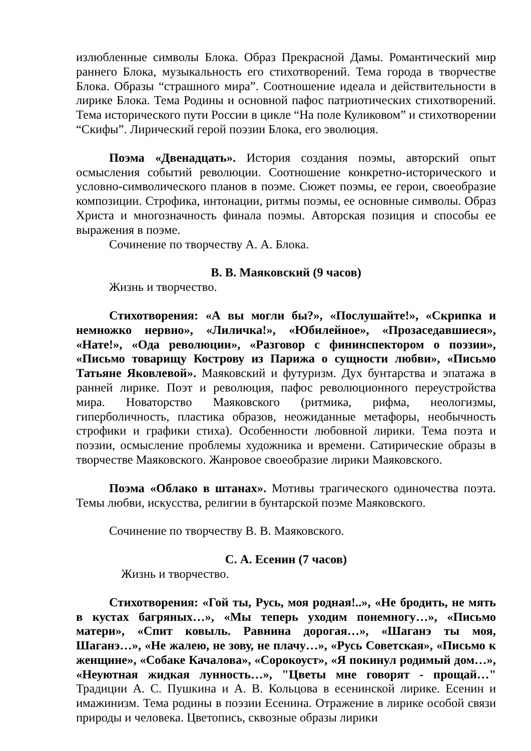излюбленные символы Блока. Образ Прекрасной Дамы. Романтический мир раннего Блока, музыкальность его стихотворений. Тема города в творчестве Блока. Образы “страшного мира”. Соотношение идеала и действительности в лирике Блока. Тема Родины и основной пафос патриотических стихотворений. Тема исторического пути России в цикле “На поле Куликовом” и стихотворении “Скифы”. Лирический герой поэзии Блока, его эволюция.
Поэма «Двенадцать». История создания поэмы, авторский опыт осмысления событий революции. Соотношение конкретно-исторического и условно-символического планов в поэме. Сюжет поэмы, ее герои, своеобразие композиции. Строфика, интонации, ритмы поэмы, ее основные символы. Образ Христа и многозначность финала поэмы. Авторская позиция и способы ее выражения в поэме.
Сочинение по творчеству А. А. Блока.
В. В. Маяковский (9 часов)
Жизнь и творчество.
Стихотворения: «А вы могли бы?», «Послушайте!», «Скрипка и немножко нервно», «Лиличка!», «Юбилейное», «Прозаседавшиеся», «Нате!», «Ода революции», «Разговор с фининспектором о поэзии», «Письмо товарищу Кострову из Парижа о сущности любви», «Письмо Татьяне Яковлевой». Маяковский и футуризм. Дух бунтарства и эпатажа в ранней лирике. Поэт и революция, пафос революционного переустройства мира. Новаторство Маяковского (ритмика, рифма, неологизмы, гиперболичность, пластика образов, неожиданные метафоры, необычность строфики и графики стиха). Особенности любовной лирики. Тема поэта и поэзии, осмысление проблемы художника и времени. Сатирические образы в творчестве Маяковского. Жанровое своеобразие лирики Маяковского.
Поэма «Облако в штанах». Мотивы трагического одиночества поэта. Темы любви, искусства, религии в бунтарской поэме Маяковского.
Сочинение по творчеству В. В. Маяковского.
С. А. Есенин (7 часов)
Жизнь и творчество.
Стихотворения: «Гой ты, Русь, моя родная!..», «Не бродить, не мять в кустах багряных…», «Мы теперь уходим понемногу…», «Письмо матери», «Спит ковыль. Равнина дорогая…», «Шаганэ ты моя, Шаганэ…», «Не жалею, не зову, не плачу…», «Русь Советская», «Письмо к женщине», «Собаке Качалова», «Сорокоуст», «Я покинул родимый дом…», «Неуютная жидкая лунность…», "Цветы мне говорят - прощай…" Традиции А. С. Пушкина и А. В. Кольцова в есенинской лирике. Есенин и имажинизм. Тема родины в поэзии Есенина. Отражение в лирике особой связи природы и человека. Цветопись, сквозные образы лирики